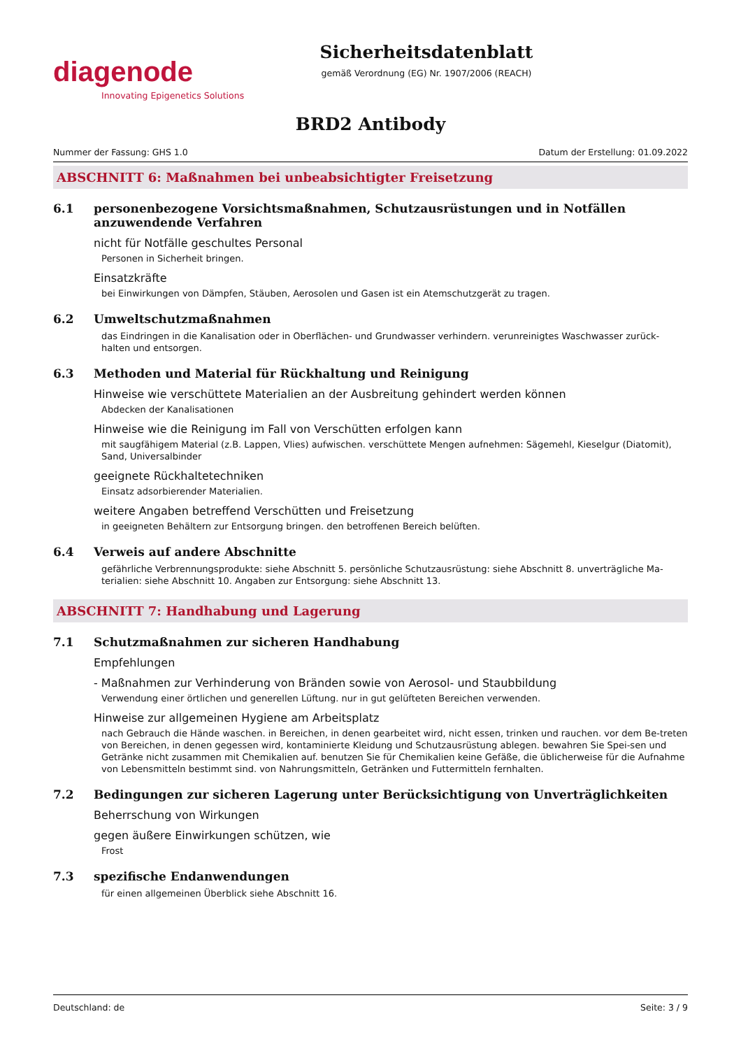diagenode
Innovating Epigenetics Solutions
Sicherheitsdatenblatt
gemäß Verordnung (EG) Nr. 1907/2006 (REACH)
BRD2 Antibody
Nummer der Fassung: GHS 1.0 Datum der Erstellung: 01.09.2022
ABSCHNITT 6: Maßnahmen bei unbeabsichtigter Freisetzung
6.1 personenbezogene Vorsichtsmaßnahmen, Schutzausrüstungen und in Notfällen anzuwendende Verfahren
nicht für Notfälle geschultes Personal
Personen in Sicherheit bringen.
Einsatzkräfte
bei Einwirkungen von Dämpfen, Stäuben, Aerosolen und Gasen ist ein Atemschutzgerät zu tragen.
6.2 Umweltschutzmaßnahmen
das Eindringen in die Kanalisation oder in Oberflächen- und Grundwasser verhindern. verunreinigtes Waschwasser zurück-halten und entsorgen.
6.3 Methoden und Material für Rückhaltung und Reinigung
Hinweise wie verschüttete Materialien an der Ausbreitung gehindert werden können
Abdecken der Kanalisationen
Hinweise wie die Reinigung im Fall von Verschütten erfolgen kann
mit saugfähigem Material (z.B. Lappen, Vlies) aufwischen. verschüttete Mengen aufnehmen: Sägemehl, Kieselgur (Diatomit), Sand, Universalbinder
geeignete Rückhaltetechniken
Einsatz adsorbierender Materialien.
weitere Angaben betreffend Verschütten und Freisetzung
in geeigneten Behältern zur Entsorgung bringen. den betroffenen Bereich belüften.
6.4 Verweis auf andere Abschnitte
gefährliche Verbrennungsprodukte: siehe Abschnitt 5. persönliche Schutzausrüstung: siehe Abschnitt 8. unverträgliche Ma-terialien: siehe Abschnitt 10. Angaben zur Entsorgung: siehe Abschnitt 13.
ABSCHNITT 7: Handhabung und Lagerung
7.1 Schutzmaßnahmen zur sicheren Handhabung
Empfehlungen
- Maßnahmen zur Verhinderung von Bränden sowie von Aerosol- und Staubbildung
Verwendung einer örtlichen und generellen Lüftung. nur in gut gelüfteten Bereichen verwenden.
Hinweise zur allgemeinen Hygiene am Arbeitsplatz
nach Gebrauch die Hände waschen. in Bereichen, in denen gearbeitet wird, nicht essen, trinken und rauchen. vor dem Be-treten von Bereichen, in denen gegessen wird, kontaminierte Kleidung und Schutzausrüstung ablegen. bewahren Sie Spei-sen und Getränke nicht zusammen mit Chemikalien auf. benutzen Sie für Chemikalien keine Gefäße, die üblicherweise für die Aufnahme von Lebensmitteln bestimmt sind. von Nahrungsmitteln, Getränken und Futtermitteln fernhalten.
7.2 Bedingungen zur sicheren Lagerung unter Berücksichtigung von Unverträglichkeiten
Beherrschung von Wirkungen
gegen äußere Einwirkungen schützen, wie
Frost
7.3 spezifische Endanwendungen
für einen allgemeinen Überblick siehe Abschnitt 16.
Deutschland: de Seite: 3 / 9